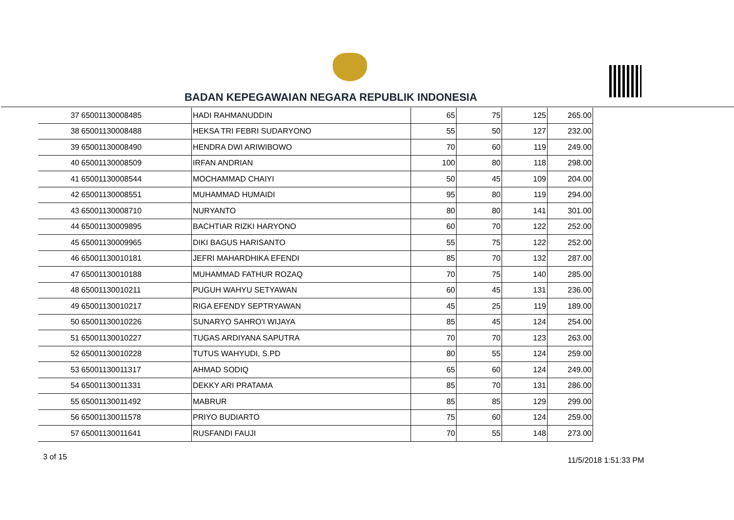BADAN KEPEGAWAIAN NEGARA REPUBLIK INDONESIA
| 37 | 65001130008485 | HADI RAHMANUDDIN | 65 | 75 | 125 | 265.00 |
| 38 | 65001130008488 | HEKSA TRI FEBRI SUDARYONO | 55 | 50 | 127 | 232.00 |
| 39 | 65001130008490 | HENDRA DWI ARIWIBOWO | 70 | 60 | 119 | 249.00 |
| 40 | 65001130008509 | IRFAN ANDRIAN | 100 | 80 | 118 | 298.00 |
| 41 | 65001130008544 | MOCHAMMAD CHAIYI | 50 | 45 | 109 | 204.00 |
| 42 | 65001130008551 | MUHAMMAD HUMAIDI | 95 | 80 | 119 | 294.00 |
| 43 | 65001130008710 | NURYANTO | 80 | 80 | 141 | 301.00 |
| 44 | 65001130009895 | BACHTIAR RIZKI HARYONO | 60 | 70 | 122 | 252.00 |
| 45 | 65001130009965 | DIKI BAGUS HARISANTO | 55 | 75 | 122 | 252.00 |
| 46 | 65001130010181 | JEFRI MAHARDHIKA EFENDI | 85 | 70 | 132 | 287.00 |
| 47 | 65001130010188 | MUHAMMAD FATHUR ROZAQ | 70 | 75 | 140 | 285.00 |
| 48 | 65001130010211 | PUGUH WAHYU SETYAWAN | 60 | 45 | 131 | 236.00 |
| 49 | 65001130010217 | RIGA EFENDY SEPTRYAWAN | 45 | 25 | 119 | 189.00 |
| 50 | 65001130010226 | SUNARYO SAHRO'I WIJAYA | 85 | 45 | 124 | 254.00 |
| 51 | 65001130010227 | TUGAS ARDIYANA SAPUTRA | 70 | 70 | 123 | 263.00 |
| 52 | 65001130010228 | TUTUS WAHYUDI, S.PD | 80 | 55 | 124 | 259.00 |
| 53 | 65001130011317 | AHMAD SODIQ | 65 | 60 | 124 | 249.00 |
| 54 | 65001130011331 | DEKKY ARI PRATAMA | 85 | 70 | 131 | 286.00 |
| 55 | 65001130011492 | MABRUR | 85 | 85 | 129 | 299.00 |
| 56 | 65001130011578 | PRIYO BUDIARTO | 75 | 60 | 124 | 259.00 |
| 57 | 65001130011641 | RUSFANDI FAUJI | 70 | 55 | 148 | 273.00 |
3 of 15 11/5/2018 1:51:33 PM